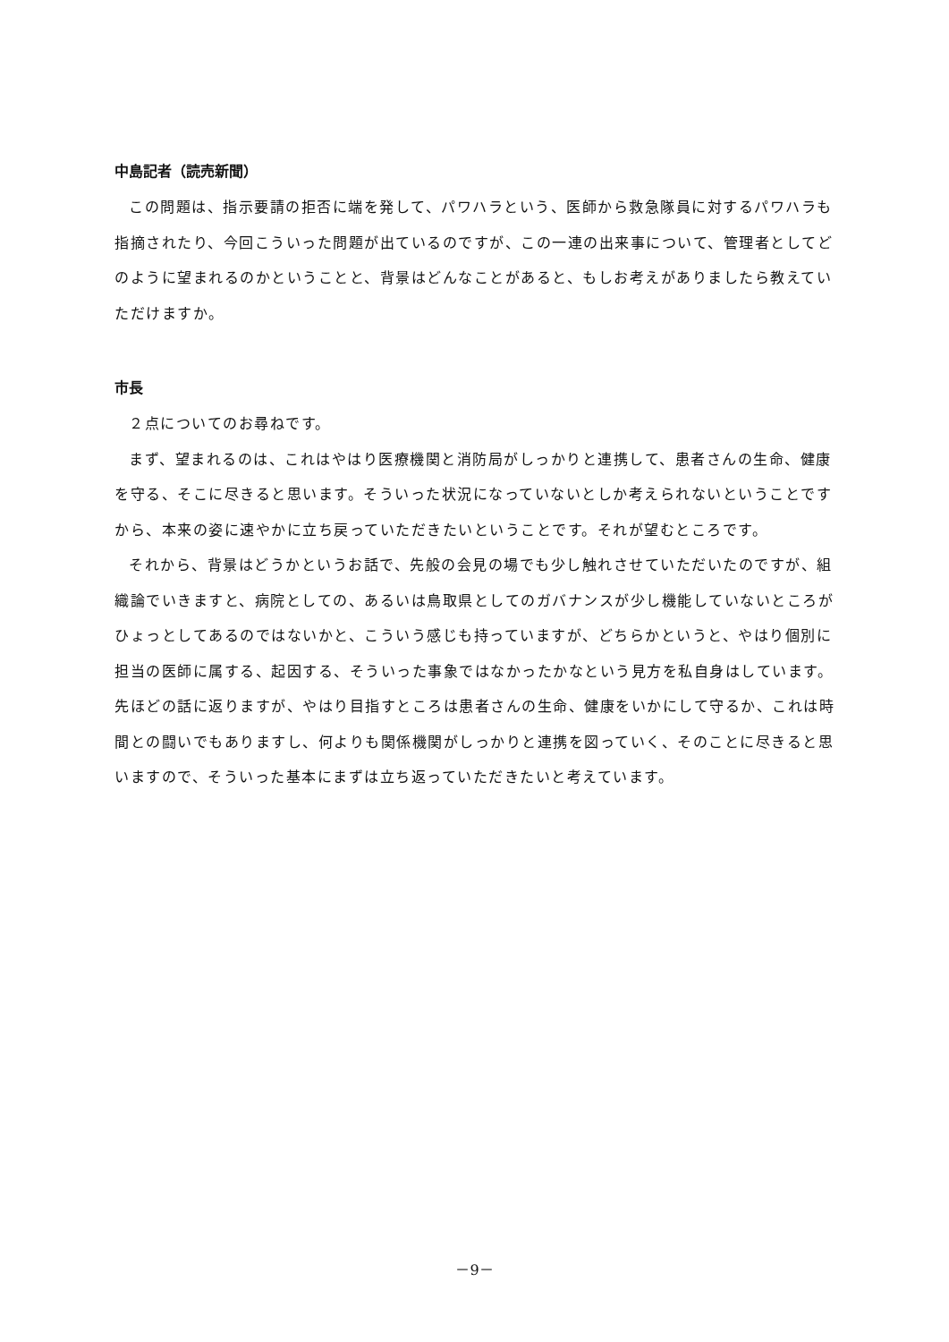中島記者（読売新聞）
この問題は、指示要請の拒否に端を発して、パワハラという、医師から救急隊員に対するパワハラも指摘されたり、今回こういった問題が出ているのですが、この一連の出来事について、管理者としてどのように望まれるのかということと、背景はどんなことがあると、もしお考えがありましたら教えていただけますか。
市長
２点についてのお尋ねです。
まず、望まれるのは、これはやはり医療機関と消防局がしっかりと連携して、患者さんの生命、健康を守る、そこに尽きると思います。そういった状況になっていないとしか考えられないということですから、本来の姿に速やかに立ち戻っていただきたいということです。それが望むところです。
それから、背景はどうかというお話で、先般の会見の場でも少し触れさせていただいたのですが、組織論でいきますと、病院としての、あるいは鳥取県としてのガバナンスが少し機能していないところがひょっとしてあるのではないかと、こういう感じも持っていますが、どちらかというと、やはり個別に担当の医師に属する、起因する、そういった事象ではなかったかなという見方を私自身はしています。先ほどの話に返りますが、やはり目指すところは患者さんの生命、健康をいかにして守るか、これは時間との闘いでもありますし、何よりも関係機関がしっかりと連携を図っていく、そのことに尽きると思いますので、そういった基本にまずは立ち返っていただきたいと考えています。
－9－